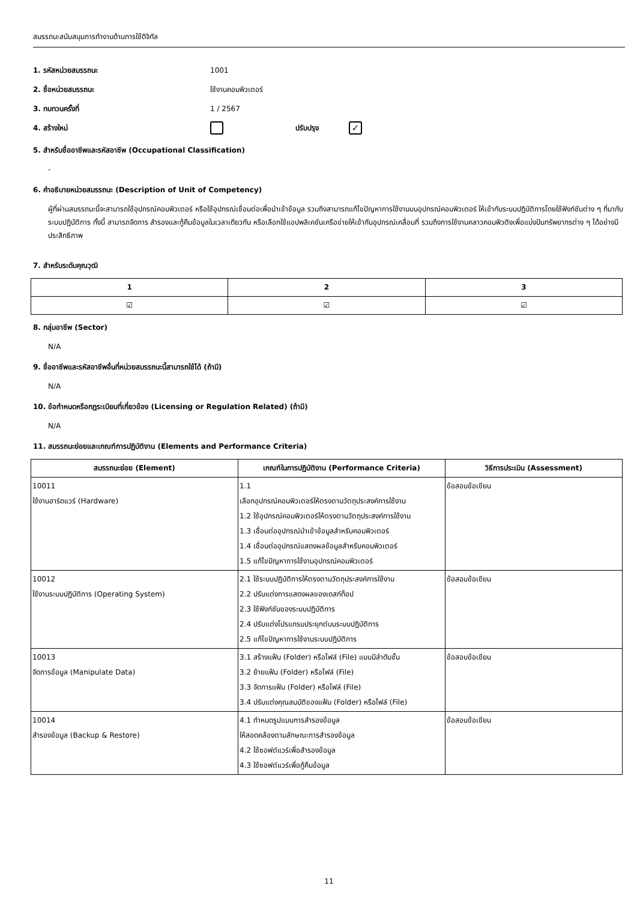สมรรถนะสนับสนุนการทำงานด้านการใช้ดิจิทัล
1. รหัสหน่วยสมรรถนะ 1001
2. ชื่อหน่วยสมรรถนะ ใช้งานคอมพิวเตอร์
3. ทบทวนครั้งที่ 1 / 2567
4. สร้างใหม่ ปรับปรุง ✓
5. สำหรับชื่ออาชีพและรหัสอาชีพ (Occupational Classification)
-
6. คำอธิบายหน่วยสมรรถนะ (Description of Unit of Competency)
ผู้ที่ผ่านสมรรถนะนี้จะสามารถใช้อุปกรณ์คอมพิวเตอร์ หรือใช้อุปกรณ์เชื่อมต่อเพื่อนำเข้าข้อมูล รวมถึงสามารถแก้ไขปัญหาการใช้งานบนอุปกรณ์คอมพิวเตอร์ ให้เข้ากับระบบปฏิบัติการโดยใช้ฟังก์ชันต่าง ๆ ที่มากับระบบปฏิบัติการ ทั้งนี้ สามารถจัดการ สำรองและกู้คืนข้อมูลในเวลาเดียวกัน หรือเลือกใช้แอปพลิเคชันเครือข่ายให้เข้ากับอุปกรณ์เคลื่อนที่ รวมถึงการใช้งานคลาวคอมพิวติงเพื่อแบ่งปันทรัพยากรต่าง ๆ ได้อย่างมีประสิทธิภาพ
7. สำหรับระดับคุณวุฒิ
| 1 | 2 | 3 |
| --- | --- | --- |
| ☑ | ☑ | ☑ |
8. กลุ่มอาชีพ (Sector)
N/A
9. ชื่ออาชีพและรหัสอาชีพอื่นที่หน่วยสมรรถนะนี้สามารถใช้ได้ (ถ้ามี)
N/A
10. ข้อกำหนดหรือกฎระเบียบที่เกี่ยวข้อง (Licensing or Regulation Related) (ถ้ามี)
N/A
11. สมรรถนะย่อยและเกณฑ์การปฏิบัติงาน (Elements and Performance Criteria)
| สมรรถนะย่อย (Element) | เกณฑ์ในการปฏิบัติงาน (Performance Criteria) | วิธีการประเมิน (Assessment) |
| --- | --- | --- |
| 10011 ใช้งานฮาร์ดแวร์ (Hardware) | 1.1 เลือกอุปกรณ์คอมพิวเตอร์ให้ตรงตามวัตถุประสงค์การใช้งาน 1.2 ใช้อุปกรณ์คอมพิวเตอร์ให้ตรงตามวัตถุประสงค์การใช้งาน 1.3 เชื่อมต่ออุปกรณ์นำเข้าข้อมูลสำหรับคอมพิวเตอร์ 1.4 เชื่อมต่ออุปกรณ์แสดงผลข้อมูลสำหรับคอมพิวเตอร์ 1.5 แก้ไขปัญหาการใช้งานอุปกรณ์คอมพิวเตอร์ | ข้อสอบข้อเขียน |
| 10012 ใช้งานระบบปฏิบัติการ (Operating System) | 2.1 ใช้ระบบปฏิบัติการให้ตรงตามวัตถุประสงค์การใช้งาน 2.2 ปรับแต่งการแสดงผลของเดสก์ท็อป 2.3 ใช้ฟังก์ชันของระบบปฏิบัติการ 2.4 ปรับแต่งโปรแกรมประยุกต์บนระบบปฏิบัติการ 2.5 แก้ไขปัญหาการใช้งานระบบปฏิบัติการ | ข้อสอบข้อเขียน |
| 10013 จัดการข้อมูล (Manipulate Data) | 3.1 สร้างแฟ้ม (Folder) หรือไฟล์ (File) แบบมีลำดับชั้น 3.2 ย้ายแฟ้ม (Folder) หรือไฟล์ (File) 3.3 จัดการแฟ้ม (Folder) หรือไฟล์ (File) 3.4 ปรับแต่งคุณสมบัติของแฟ้ม (Folder) หรือไฟล์ (File) | ข้อสอบข้อเขียน |
| 10014 สำรองข้อมูล (Backup & Restore) | 4.1 กำหนดรูปแบบการสำรองข้อมูล ให้สอดคล้องตามลักษณะการสำรองข้อมูล 4.2 ใช้ซอฟต์แวร์เพื่อสำรองข้อมูล 4.3 ใช้ซอฟต์แวร์เพื่อกู้คืนข้อมูล | ข้อสอบข้อเขียน |
11